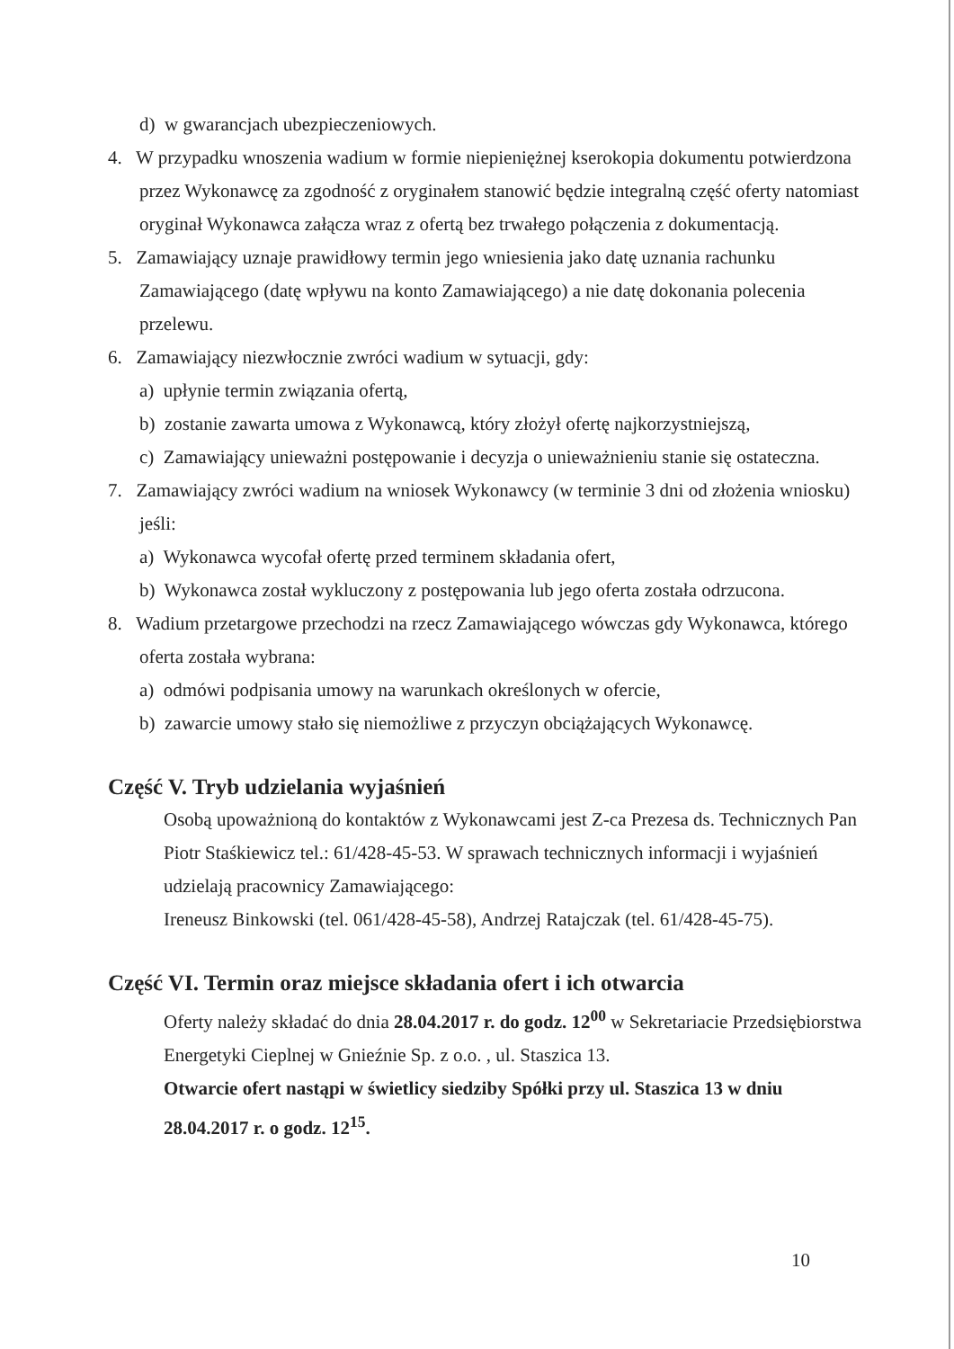d) w gwarancjach ubezpieczeniowych.
4. W przypadku wnoszenia wadium w formie niepieniężnej kserokopia dokumentu potwierdzona przez Wykonawcę za zgodność z oryginałem stanowić będzie integralną część oferty natomiast oryginał Wykonawca załącza wraz z ofertą bez trwałego połączenia z dokumentacją.
5. Zamawiający uznaje prawidłowy termin jego wniesienia jako datę uznania rachunku Zamawiającego (datę wpływu na konto Zamawiającego) a nie datę dokonania polecenia przelewu.
6. Zamawiający niezwłocznie zwróci wadium w sytuacji, gdy:
a) upłynie termin związania ofertą,
b) zostanie zawarta umowa z Wykonawcą, który złożył ofertę najkorzystniejszą,
c) Zamawiający unieważni postępowanie i decyzja o unieważnieniu stanie się ostateczna.
7. Zamawiający zwróci wadium na wniosek Wykonawcy (w terminie 3 dni od złożenia wniosku) jeśli:
a) Wykonawca wycofał ofertę przed terminem składania ofert,
b) Wykonawca został wykluczony z postępowania lub jego oferta została odrzucona.
8. Wadium przetargowe przechodzi na rzecz Zamawiającego wówczas gdy Wykonawca, którego oferta została wybrana:
a) odmówi podpisania umowy na warunkach określonych w ofercie,
b) zawarcie umowy stało się niemożliwe z przyczyn obciążających Wykonawcę.
Część V. Tryb udzielania wyjaśnień
Osobą upoważnioną do kontaktów z Wykonawcami jest Z-ca Prezesa ds. Technicznych Pan Piotr Staśkiewicz tel.: 61/428-45-53. W sprawach technicznych informacji i wyjaśnień udzielają pracownicy Zamawiającego:
Ireneusz Binkowski (tel. 061/428-45-58), Andrzej Ratajczak (tel. 61/428-45-75).
Część VI. Termin oraz miejsce składania ofert i ich otwarcia
Oferty należy składać do dnia 28.04.2017 r. do godz. 12<sup>00</sup> w Sekretariacie Przedsiębiorstwa Energetyki Cieplnej w Gnieźnie Sp. z o.o. , ul. Staszica 13.
Otwarcie ofert nastąpi w świetlicy siedziby Spółki przy ul. Staszica 13 w dniu 28.04.2017 r. o godz. 12<sup>15</sup>.
10